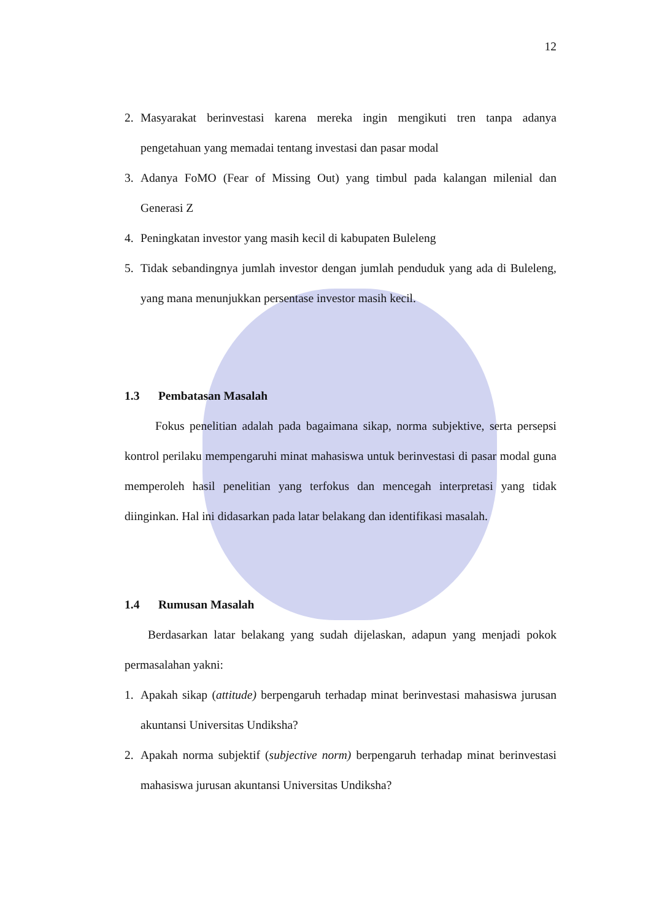12
2. Masyarakat berinvestasi karena mereka ingin mengikuti tren tanpa adanya pengetahuan yang memadai tentang investasi dan pasar modal
3. Adanya FoMO (Fear of Missing Out) yang timbul pada kalangan milenial dan Generasi Z
4. Peningkatan investor yang masih kecil di kabupaten Buleleng
5. Tidak sebandingnya jumlah investor dengan jumlah penduduk yang ada di Buleleng, yang mana menunjukkan persentase investor masih kecil.
1.3 Pembatasan Masalah
Fokus penelitian adalah pada bagaimana sikap, norma subjektive, serta persepsi kontrol perilaku mempengaruhi minat mahasiswa untuk berinvestasi di pasar modal guna memperoleh hasil penelitian yang terfokus dan mencegah interpretasi yang tidak diinginkan. Hal ini didasarkan pada latar belakang dan identifikasi masalah.
1.4 Rumusan Masalah
Berdasarkan latar belakang yang sudah dijelaskan, adapun yang menjadi pokok permasalahan yakni:
1. Apakah sikap (attitude) berpengaruh terhadap minat berinvestasi mahasiswa jurusan akuntansi Universitas Undiksha?
2. Apakah norma subjektif (subjective norm) berpengaruh terhadap minat berinvestasi mahasiswa jurusan akuntansi Universitas Undiksha?